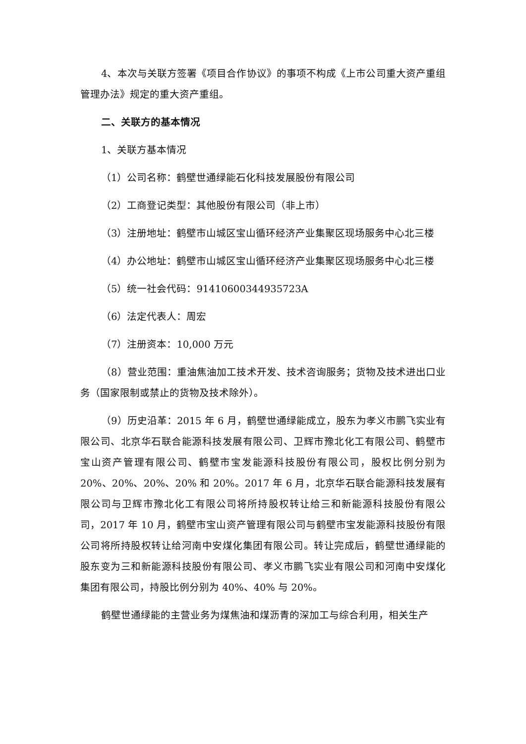4、本次与关联方签署《项目合作协议》的事项不构成《上市公司重大资产重组管理办法》规定的重大资产重组。
二、关联方的基本情况
1、关联方基本情况
（1）公司名称：鹤壁世通绿能石化科技发展股份有限公司
（2）工商登记类型：其他股份有限公司（非上市）
（3）注册地址：鹤壁市山城区宝山循环经济产业集聚区现场服务中心北三楼
（4）办公地址：鹤壁市山城区宝山循环经济产业集聚区现场服务中心北三楼
（5）统一社会代码：91410600344935723A
（6）法定代表人：周宏
（7）注册资本：10,000 万元
（8）营业范围：重油焦油加工技术开发、技术咨询服务；货物及技术进出口业务（国家限制或禁止的货物及技术除外）。
（9）历史沿革：2015 年 6 月，鹤壁世通绿能成立，股东为孝义市鹏飞实业有限公司、北京华石联合能源科技发展有限公司、卫辉市豫北化工有限公司、鹤壁市宝山资产管理有限公司、鹤壁市宝发能源科技股份有限公司，股权比例分别为 20%、20%、20%、20% 和 20%。2017 年 6 月，北京华石联合能源科技发展有限公司与卫辉市豫北化工有限公司将所持股权转让给三和新能源科技股份有限公司，2017 年 10 月，鹤壁市宝山资产管理有限公司与鹤壁市宝发能源科技股份有限公司将所持股权转让给河南中安煤化集团有限公司。转让完成后，鹤壁世通绿能的股东变为三和新能源科技股份有限公司、孝义市鹏飞实业有限公司和河南中安煤化集团有限公司，持股比例分别为 40%、40% 与 20%。
鹤壁世通绿能的主营业务为煤焦油和煤沥青的深加工与综合利用，相关生产